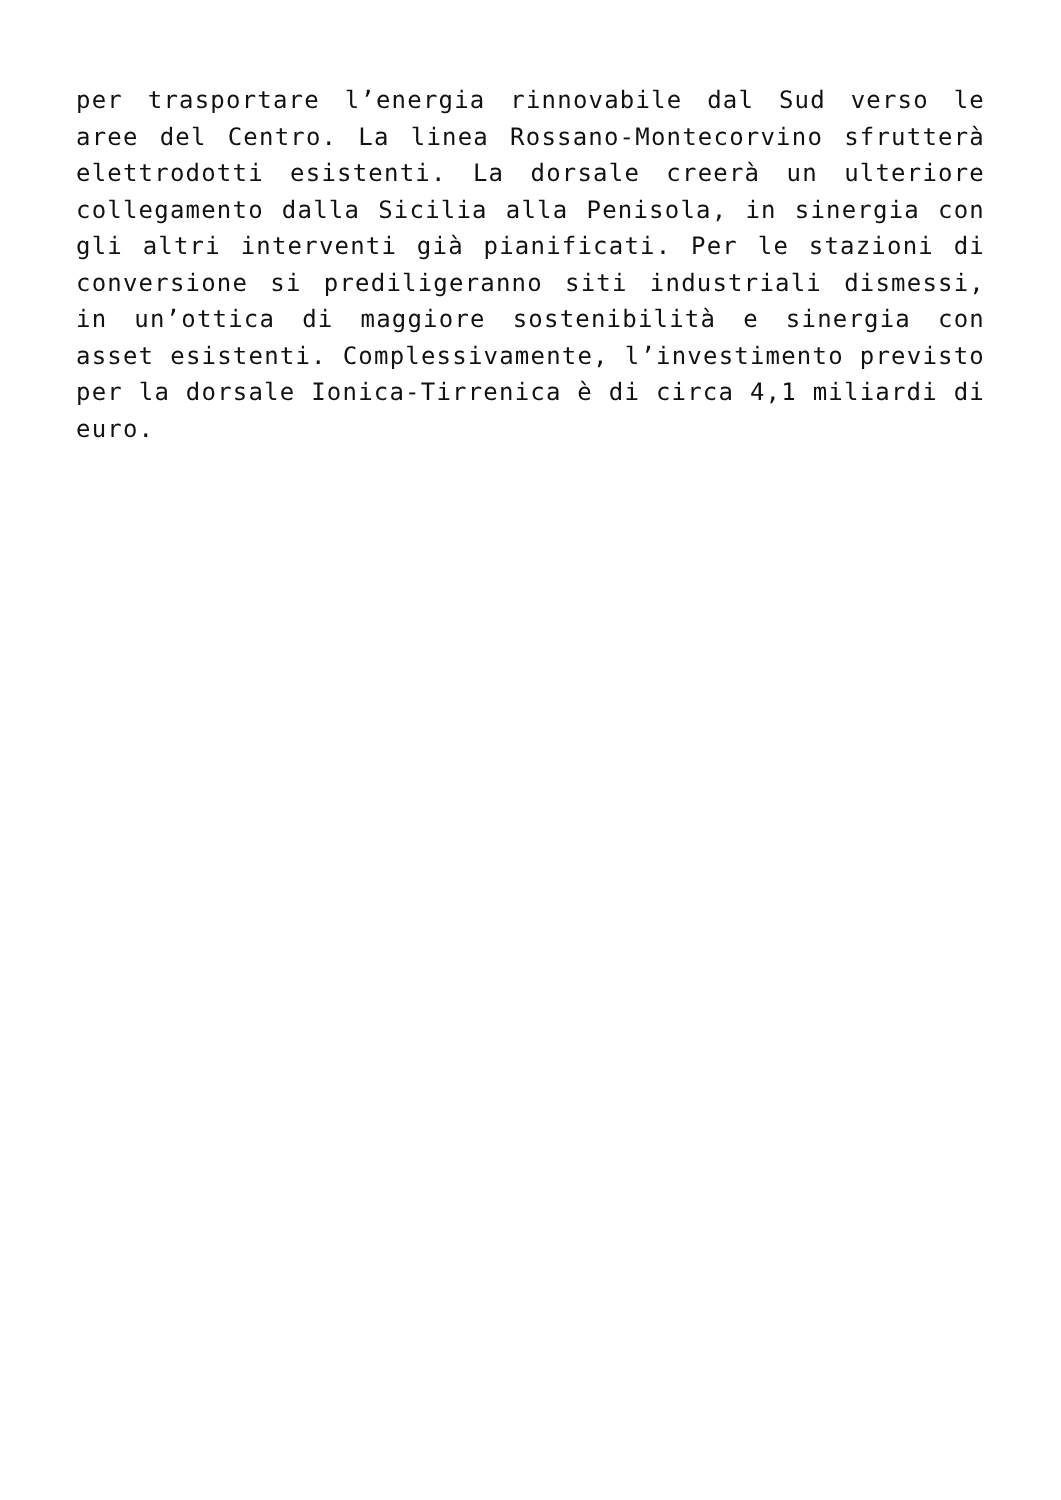per trasportare l’energia rinnovabile dal Sud verso le aree del Centro. La linea Rossano-Montecorvino sfrutterà elettrodotti esistenti. La dorsale creerà un ulteriore collegamento dalla Sicilia alla Penisola, in sinergia con gli altri interventi già pianificati. Per le stazioni di conversione si prediligeranno siti industriali dismessi, in un’ottica di maggiore sostenibilità e sinergia con asset esistenti. Complessivamente, l’investimento previsto per la dorsale Ionica-Tirrenica è di circa 4,1 miliardi di euro.